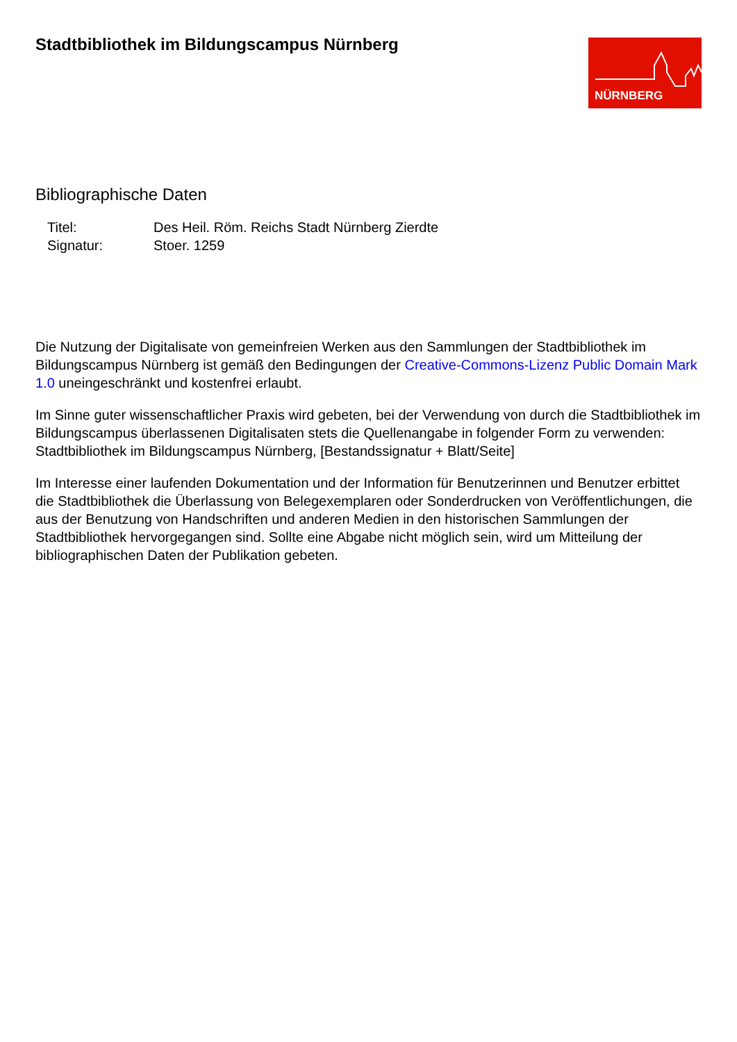Stadtbibliothek im Bildungscampus Nürnberg
NÜRNBERG
Bibliographische Daten
| Titel: | Des Heil. Röm. Reichs Stadt Nürnberg Zierdte |
| Signatur: | Stoer. 1259 |
Die Nutzung der Digitalisate von gemeinfreien Werken aus den Sammlungen der Stadtbibliothek im Bildungscampus Nürnberg ist gemäß den Bedingungen der Creative-Commons-Lizenz Public Domain Mark 1.0 uneingeschränkt und kostenfrei erlaubt.
Im Sinne guter wissenschaftlicher Praxis wird gebeten, bei der Verwendung von durch die Stadtbibliothek im Bildungscampus überlassenen Digitalisaten stets die Quellenangabe in folgender Form zu verwenden: Stadtbibliothek im Bildungscampus Nürnberg, [Bestandssignatur + Blatt/Seite]
Im Interesse einer laufenden Dokumentation und der Information für Benutzerinnen und Benutzer erbittet die Stadtbibliothek die Überlassung von Belegexemplaren oder Sonderdrucken von Veröffentlichungen, die aus der Benutzung von Handschriften und anderen Medien in den historischen Sammlungen der Stadtbibliothek hervorgegangen sind. Sollte eine Abgabe nicht möglich sein, wird um Mitteilung der bibliographischen Daten der Publikation gebeten.